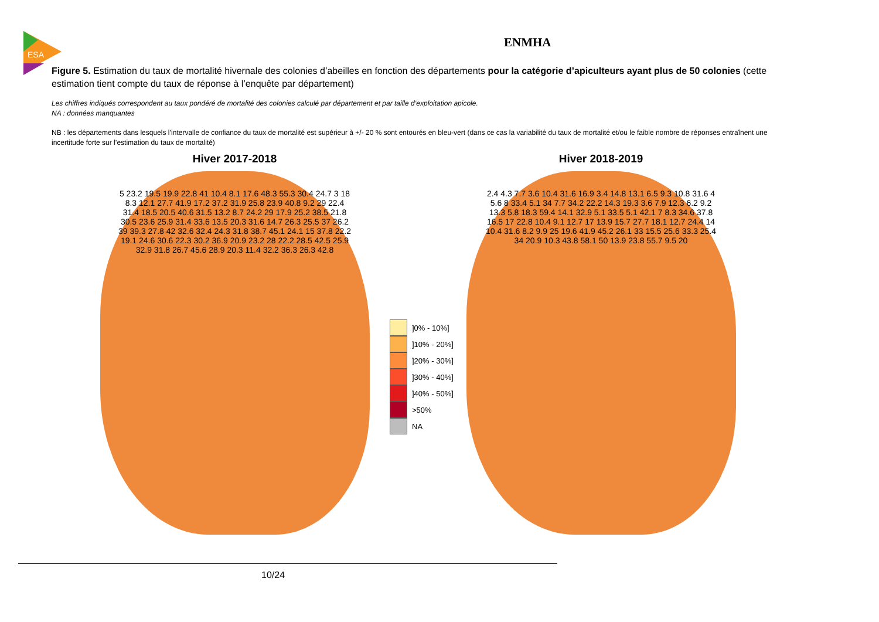ESA
ENMHA
Figure 5. Estimation du taux de mortalité hivernale des colonies d’abeilles en fonction des départements pour la catégorie d’apiculteurs ayant plus de 50 colonies (cette estimation tient compte du taux de réponse à l’enquête par département)
Les chiffres indiqués correspondent au taux pondéré de mortalité des colonies calculé par département et par taille d’exploitation apicole.
NA : données manquantes
NB : les départements dans lesquels l’intervalle de confiance du taux de mortalité est supérieur à +/- 20 % sont entourés en bleu-vert (dans ce cas la variabilité du taux de mortalité et/ou le faible nombre de réponses entraînent une incertitude forte sur l’estimation du taux de mortalité)
Hiver 2017-2018
5 23.2 19.5 19.9 22.8 41 10.4 8.1 17.6 48.3 55.3 30.4 24.7 3 18 8.3 12.1 27.7 41.9 17.2 37.2 31.9 25.8 23.9 40.8 9.2 29 22.4 31.4 18.5 20.5 40.6 31.5 13.2 8.7 24.2 29 17.9 25.2 38.5 21.8 30.5 23.6 25.9 31.4 33.6 13.5 20.3 31.6 14.7 26.3 25.5 37 26.2 39 39.3 27.8 42 32.6 32.4 24.3 31.8 38.7 45.1 24.1 15 37.8 22.2 19.1 24.6 30.6 22.3 30.2 36.9 20.9 23.2 28 22.2 28.5 42.5 25.9 32.9 31.8 26.7 45.6 28.9 20.3 11.4 32.2 36.3 26.3 42.8
Hiver 2018-2019
2.4 4.3 7.7 3.6 10.4 31.6 16.9 3.4 14.8 13.1 6.5 9.3 10.8 31.6 4 5.6 8 33.4 5.1 34 7.7 34.2 22.2 14.3 19.3 3.6 7.9 12.3 6.2 9.2 13.3 5.8 18.3 59.4 14.1 32.9 5.1 33.5 5.1 42.1 7 8.3 34.6 37.8 16.5 17 22.8 10.4 9.1 12.7 17 13.9 15.7 27.7 18.1 12.7 24.4 14 10.4 31.6 8.2 9.9 25 19.6 41.9 45.2 26.1 33 15.5 25.6 33.3 25.4 34 20.9 10.3 43.8 58.1 50 13.9 23.8 55.7 9.5 20
]0% - 10%]
]10% - 20%]
]20% - 30%]
]30% - 40%]
]40% - 50%]
>50%
NA
10/24